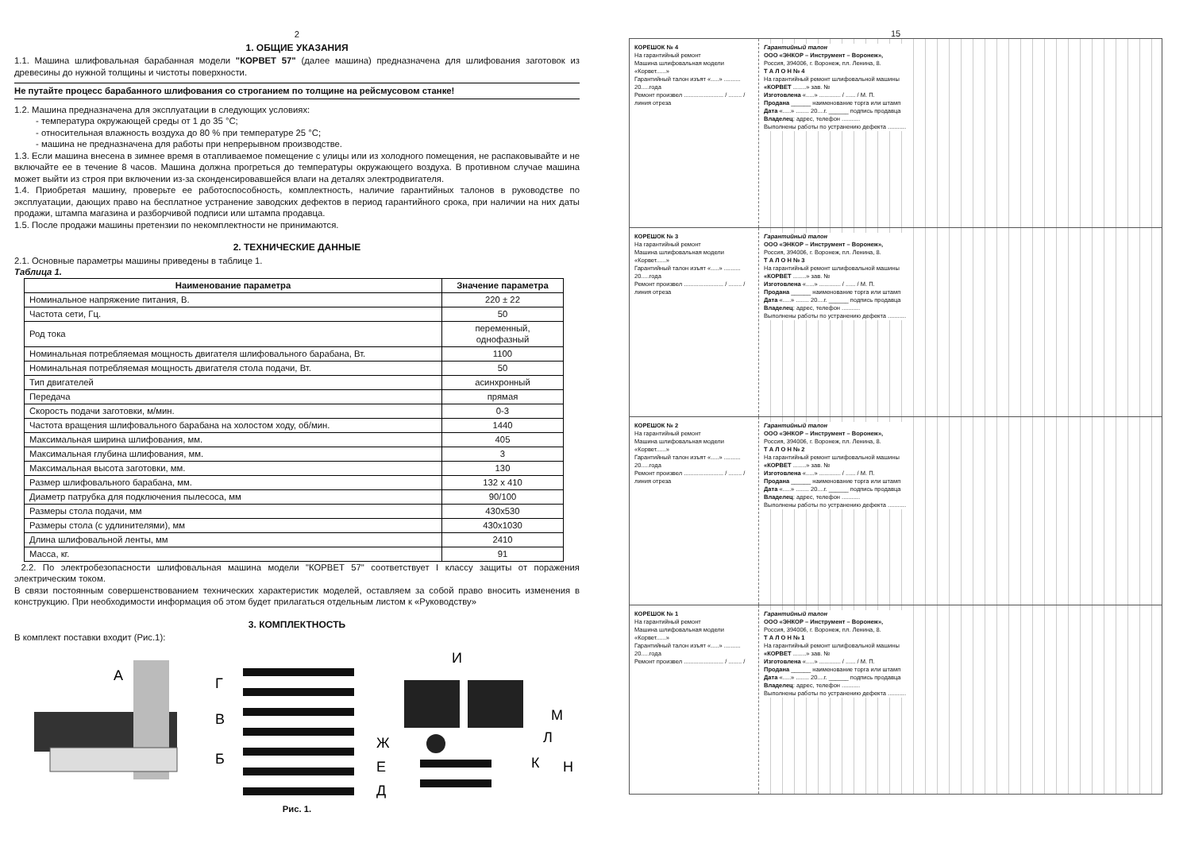2
1. ОБЩИЕ УКАЗАНИЯ
1.1. Машина шлифовальная барабанная модели "КОРВЕТ 57" (далее машина) предназначена для шлифования заготовок из древесины до нужной толщины и чистоты поверхности.
Не путайте процесс барабанного шлифования со строганием по толщине на рейсмусовом станке!
1.2. Машина предназначена для эксплуатации в следующих условиях:
- температура окружающей среды от 1 до 35 °C;
- относительная влажность воздуха до 80 % при температуре 25 °C;
- машина не предназначена для работы при непрерывном производстве.
1.3. Если машина внесена в зимнее время в отапливаемое помещение с улицы или из холодного помещения, не распаковывайте и не включайте ее в течение 8 часов. Машина должна прогреться до температуры окружающего воздуха. В противном случае машина может выйти из строя при включении из-за сконденсировавшейся влаги на деталях электродвигателя.
1.4. Приобретая машину, проверьте ее работоспособность, комплектность, наличие гарантийных талонов в руководстве по эксплуатации, дающих право на бесплатное устранение заводских дефектов в период гарантийного срока, при наличии на них даты продажи, штампа магазина и разборчивой подписи или штампа продавца.
1.5. После продажи машины претензии по некомплектности не принимаются.
2. ТЕХНИЧЕСКИЕ ДАННЫЕ
2.1. Основные параметры машины приведены в таблице 1.
Таблица 1.
| Наименование параметра | Значение параметра |
| --- | --- |
| Номинальное напряжение питания, В. | 220 ± 22 |
| Частота сети, Гц. | 50 |
| Род тока | переменный, однофазный |
| Номинальная потребляемая мощность двигателя шлифовального барабана, Вт. | 1100 |
| Номинальная потребляемая мощность двигателя стола подачи, Вт. | 50 |
| Тип двигателей | асинхронный |
| Передача | прямая |
| Скорость подачи заготовки, м/мин. | 0-3 |
| Частота вращения шлифовального барабана на холостом ходу, об/мин. | 1440 |
| Максимальная ширина шлифования, мм. | 405 |
| Максимальная глубина шлифования, мм. | 3 |
| Максимальная высота заготовки, мм. | 130 |
| Размер шлифовального барабана, мм. | 132 x 410 |
| Диаметр патрубка для подключения пылесоса, мм | 90/100 |
| Размеры стола подачи, мм | 430x530 |
| Размеры стола (с удлинителями), мм | 430x1030 |
| Длина шлифовальной ленты, мм | 2410 |
| Масса, кг. | 91 |
2.2. По электробезопасности шлифовальная машина модели "КОРВЕТ 57" соответствует I классу защиты от поражения электрическим током.
В связи постоянным совершенствованием технических характеристик моделей, оставляем за собой право вносить изменения в конструкцию. При необходимости информация об этом будет прилагаться отдельным листом к «Руководству»
3. КОМПЛЕКТНОСТЬ
В комплект поставки входит (Рис.1):
А
Г
В
Б
И
Ж
Е
Д
М
Л
К
Н
Рис. 1.
15
КОРЕШОК № 4
На гарантийный ремонт
Машина шлифовальная модели «Корвет......»
Гарантийный талон изъят «.....» .......... 20.....года
Ремонт произвел ........................ / ........ /
линия отреза
Гарантийный талон
ООО «ЭНКОР – Инструмент – Воронеж»,
Россия, 394006, г. Воронеж, пл. Ленина, 8.
Т А Л О Н № 4
На гарантийный ремонт шлифовальной машины
«КОРВЕТ ........» зав. №
Изготовлена «.....» ............. / ...... / М. П.
Продана ______ наименование торга или штамп
Дата «.....» ........ 20....г. ______ подпись продавца
Владелец: адрес, телефон ...........
Выполнены работы по устранению дефекта ...........
КОРЕШОК № 3
На гарантийный ремонт
Машина шлифовальная модели «Корвет......»
Гарантийный талон изъят «.....» .......... 20.....года
Ремонт произвел ........................ / ........ /
линия отреза
Гарантийный талон
ООО «ЭНКОР – Инструмент – Воронеж»,
Россия, 394006, г. Воронеж, пл. Ленина, 8.
Т А Л О Н № 3
На гарантийный ремонт шлифовальной машины
«КОРВЕТ ........» зав. №
Изготовлена «.....» ............. / ...... / М. П.
Продана ______ наименование торга или штамп
Дата «.....» ........ 20....г. ______ подпись продавца
Владелец: адрес, телефон ...........
Выполнены работы по устранению дефекта ...........
КОРЕШОК № 2
На гарантийный ремонт
Машина шлифовальная модели «Корвет......»
Гарантийный талон изъят «.....» .......... 20.....года
Ремонт произвел ........................ / ........ /
линия отреза
Гарантийный талон
ООО «ЭНКОР – Инструмент – Воронеж»,
Россия, 394006, г. Воронеж, пл. Ленина, 8.
Т А Л О Н № 2
На гарантийный ремонт шлифовальной машины
«КОРВЕТ ........» зав. №
Изготовлена «.....» ............. / ...... / М. П.
Продана ______ наименование торга или штамп
Дата «.....» ........ 20....г. ______ подпись продавца
Владелец: адрес, телефон ...........
Выполнены работы по устранению дефекта ...........
КОРЕШОК № 1
На гарантийный ремонт
Машина шлифовальная модели «Корвет......»
Гарантийный талон изъят «.....» .......... 20.....года
Ремонт произвел ........................ / ........ /
Гарантийный талон
ООО «ЭНКОР – Инструмент – Воронеж»,
Россия, 394006, г. Воронеж, пл. Ленина, 8.
Т А Л О Н № 1
На гарантийный ремонт шлифовальной машины
«КОРВЕТ ........» зав. №
Изготовлена «.....» ............. / ...... / М. П.
Продана ______ наименование торга или штамп
Дата «.....» ........ 20....г. ______ подпись продавца
Владелец: адрес, телефон ...........
Выполнены работы по устранению дефекта ...........